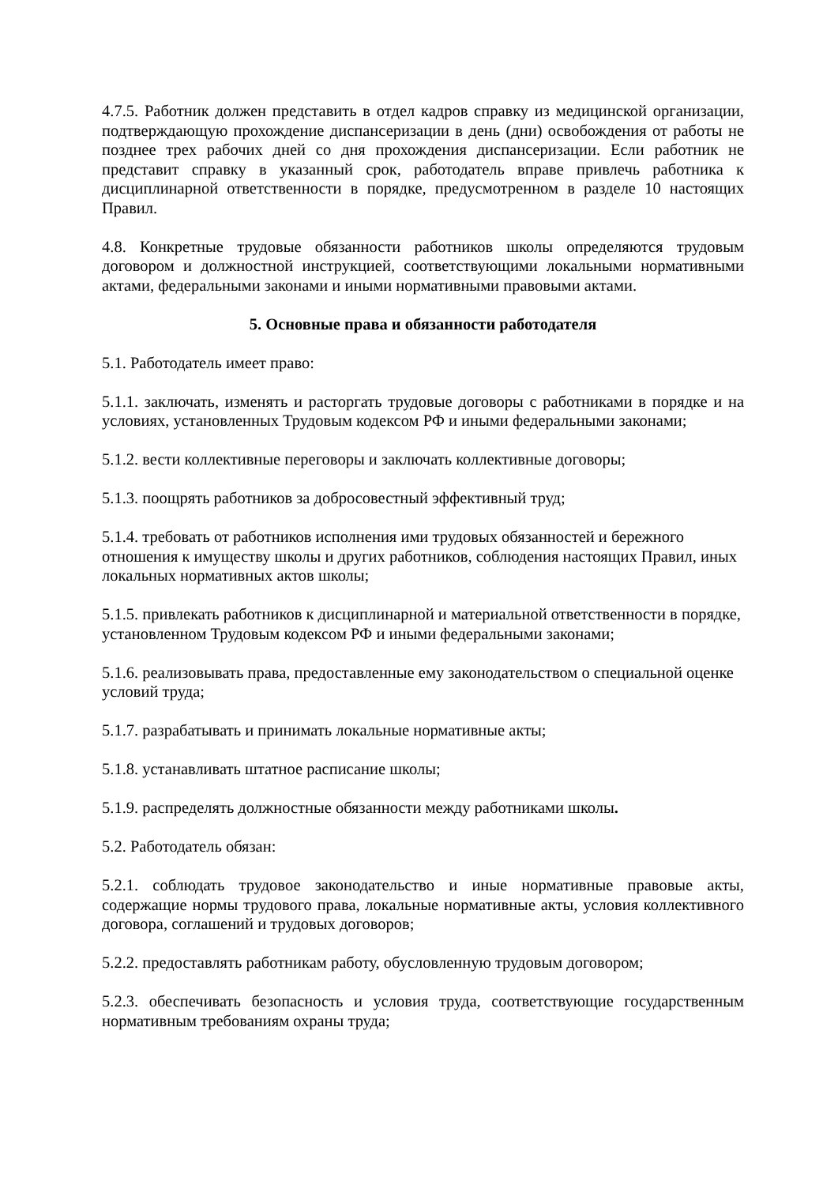4.7.5. Работник должен представить в отдел кадров справку из медицинской организации, подтверждающую прохождение диспансеризации в день (дни) освобождения от работы не позднее трех рабочих дней со дня прохождения диспансеризации. Если работник не представит справку в указанный срок, работодатель вправе привлечь работника к дисциплинарной ответственности в порядке, предусмотренном в разделе 10 настоящих Правил.
4.8. Конкретные трудовые обязанности работников школы определяются трудовым договором и должностной инструкцией, соответствующими локальными нормативными актами, федеральными законами и иными нормативными правовыми актами.
5. Основные права и обязанности работодателя
5.1. Работодатель имеет право:
5.1.1. заключать, изменять и расторгать трудовые договоры с работниками в порядке и на условиях, установленных Трудовым кодексом РФ и иными федеральными законами;
5.1.2. вести коллективные переговоры и заключать коллективные договоры;
5.1.3. поощрять работников за добросовестный эффективный труд;
5.1.4. требовать от работников исполнения ими трудовых обязанностей и бережного отношения к имуществу школы и других работников, соблюдения настоящих Правил, иных локальных нормативных актов школы;
5.1.5. привлекать работников к дисциплинарной и материальной ответственности в порядке, установленном Трудовым кодексом РФ и иными федеральными законами;
5.1.6. реализовывать права, предоставленные ему законодательством о специальной оценке условий труда;
5.1.7. разрабатывать и принимать локальные нормативные акты;
5.1.8. устанавливать штатное расписание школы;
5.1.9. распределять должностные обязанности между работниками школы.
5.2. Работодатель обязан:
5.2.1. соблюдать трудовое законодательство и иные нормативные правовые акты, содержащие нормы трудового права, локальные нормативные акты, условия коллективного договора, соглашений и трудовых договоров;
5.2.2. предоставлять работникам работу, обусловленную трудовым договором;
5.2.3. обеспечивать безопасность и условия труда, соответствующие государственным нормативным требованиям охраны труда;